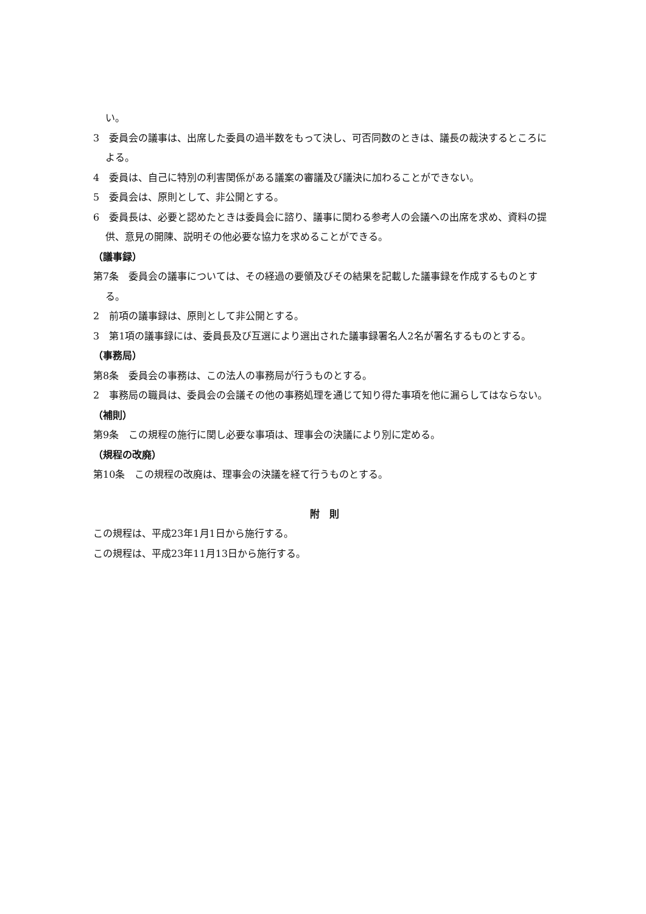い。
3　委員会の議事は、出席した委員の過半数をもって決し、可否同数のときは、議長の裁決するところによる。
4　委員は、自己に特別の利害関係がある議案の審議及び議決に加わることができない。
5　委員会は、原則として、非公開とする。
6　委員長は、必要と認めたときは委員会に諮り、議事に関わる参考人の会議への出席を求め、資料の提供、意見の開陳、説明その他必要な協力を求めることができる。
（議事録）
第7条　委員会の議事については、その経過の要領及びその結果を記載した議事録を作成するものとする。
2　前項の議事録は、原則として非公開とする。
3　第1項の議事録には、委員長及び互選により選出された議事録署名人2名が署名するものとする。
（事務局）
第8条　委員会の事務は、この法人の事務局が行うものとする。
2　事務局の職員は、委員会の会議その他の事務処理を通じて知り得た事項を他に漏らしてはならない。
（補則）
第9条　この規程の施行に関し必要な事項は、理事会の決議により別に定める。
（規程の改廃）
第10条　この規程の改廃は、理事会の決議を経て行うものとする。
附　則
この規程は、平成23年1月1日から施行する。
この規程は、平成23年11月13日から施行する。